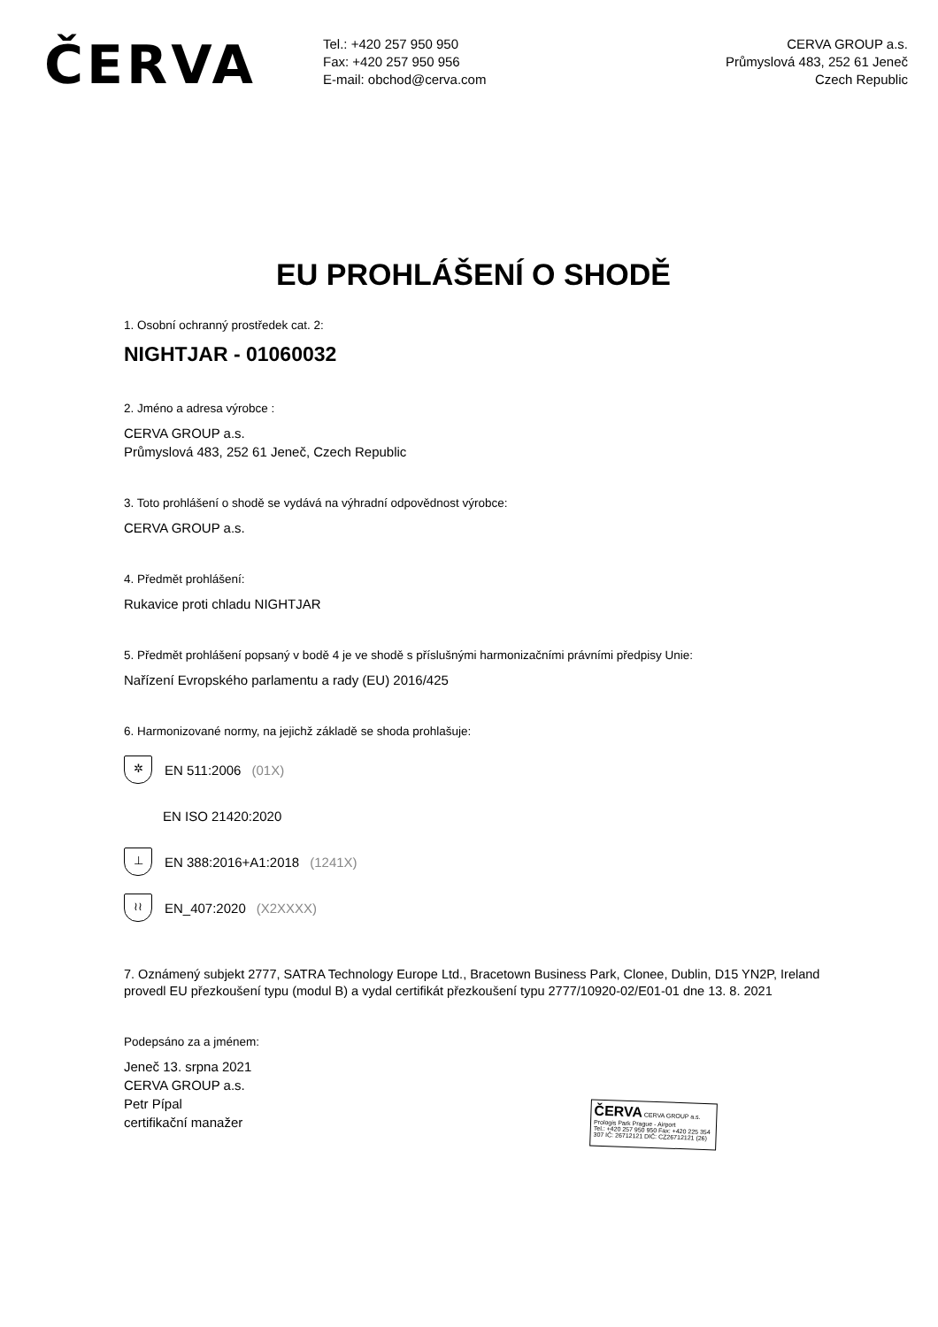ČERVA
Tel.: +420 257 950 950
Fax: +420 257 950 956
E-mail: obchod@cerva.com
CERVA GROUP a.s.
Průmyslová 483, 252 61 Jeneč
Czech Republic
EU PROHLÁŠENÍ O SHODĚ
1. Osobní ochranný prostředek cat. 2:
NIGHTJAR - 01060032
2. Jméno a adresa výrobce :
CERVA GROUP a.s.
Průmyslová 483, 252 61 Jeneč, Czech Republic
3. Toto prohlášení o shodě se vydává na výhradní odpovědnost výrobce:
CERVA GROUP a.s.
4. Předmět prohlášení:
Rukavice proti chladu NIGHTJAR
5. Předmět prohlášení popsaný v bodě 4 je ve shodě s příslušnými harmonizačními právními předpisy Unie:
Nařízení Evropského parlamentu a rady (EU) 2016/425
6. Harmonizované normy, na jejichž základě se shoda prohlašuje:
✲
EN 511:2006 (01X)
EN ISO 21420:2020
⊥
EN 388:2016+A1:2018 (1241X)
≀≀
EN_407:2020 (X2XXXX)
7. Oznámený subjekt 2777, SATRA Technology Europe Ltd., Bracetown Business Park, Clonee, Dublin, D15 YN2P, Ireland provedl EU přezkoušení typu (modul B) a vydal certifikát přezkoušení typu 2777/10920-02/E01-01 dne 13. 8. 2021
Podepsáno za a jménem:
Jeneč 13. srpna 2021
CERVA GROUP a.s.
Petr Pípal
certifikační manažer
ČERVA CERVA GROUP a.s. Prologis Park Prague - Airport
Tel.: +420 257 950 950 Fax: +420 225 354 307 IČ: 26712121 DIČ: CZ26712121 (26)